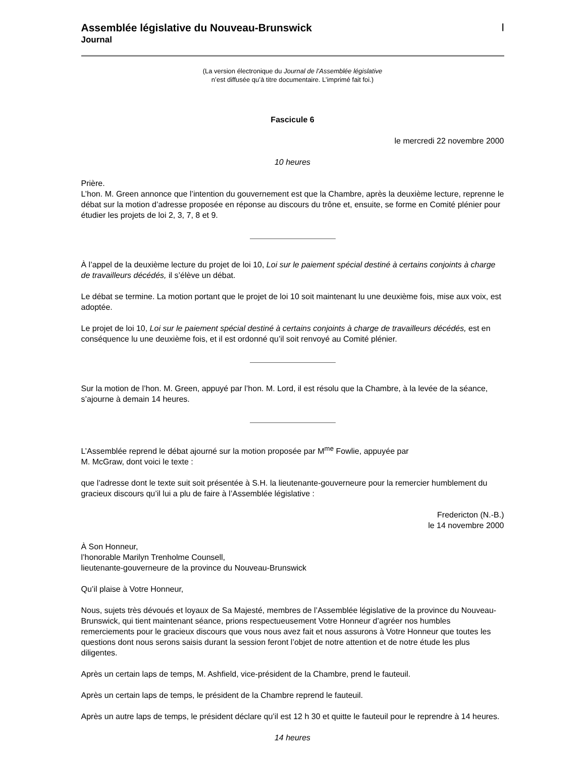Assemblée législative du Nouveau-Brunswick
Journal
|
(La version électronique du Journal de l’Assemblée législative
n’est diffusée qu’à titre documentaire. L’imprimé fait foi.)
Fascicule 6
le mercredi 22 novembre 2000
10 heures
Prière.
L’hon. M. Green annonce que l’intention du gouvernement est que la Chambre, après la deuxième lecture, reprenne le débat sur la motion d’adresse proposée en réponse au discours du trône et, ensuite, se forme en Comité plénier pour étudier les projets de loi 2, 3, 7, 8 et 9.
À l’appel de la deuxième lecture du projet de loi 10, Loi sur le paiement spécial destiné à certains conjoints à charge de travailleurs décédés, il s’élève un débat.
Le débat se termine. La motion portant que le projet de loi 10 soit maintenant lu une deuxième fois, mise aux voix, est adoptée.
Le projet de loi 10, Loi sur le paiement spécial destiné à certains conjoints à charge de travailleurs décédés, est en conséquence lu une deuxième fois, et il est ordonné qu’il soit renvoyé au Comité plénier.
Sur la motion de l’hon. M. Green, appuyé par l’hon. M. Lord, il est résolu que la Chambre, à la levée de la séance, s’ajourne à demain 14 heures.
L’Assemblée reprend le débat ajourné sur la motion proposée par M<sup>me</sup> Fowlie, appuyée par
M. McGraw, dont voici le texte :
que l’adresse dont le texte suit soit présentée à S.H. la lieutenante-gouverneure pour la remercier humblement du gracieux discours qu’il lui a plu de faire à l’Assemblée législative :
Fredericton (N.-B.)
le 14 novembre 2000
À Son Honneur,
l’honorable Marilyn Trenholme Counsell,
lieutenante-gouverneure de la province du Nouveau-Brunswick
Qu’il plaise à Votre Honneur,
Nous, sujets très dévoués et loyaux de Sa Majesté, membres de l’Assemblée législative de la province du Nouveau-Brunswick, qui tient maintenant séance, prions respectueusement Votre Honneur d’agréer nos humbles remerciements pour le gracieux discours que vous nous avez fait et nous assurons à Votre Honneur que toutes les questions dont nous serons saisis durant la session feront l’objet de notre attention et de notre étude les plus diligentes.
Après un certain laps de temps, M. Ashfield, vice-président de la Chambre, prend le fauteuil.
Après un certain laps de temps, le président de la Chambre reprend le fauteuil.
Après un autre laps de temps, le président déclare qu’il est 12 h 30 et quitte le fauteuil pour le reprendre à 14 heures.
14 heures